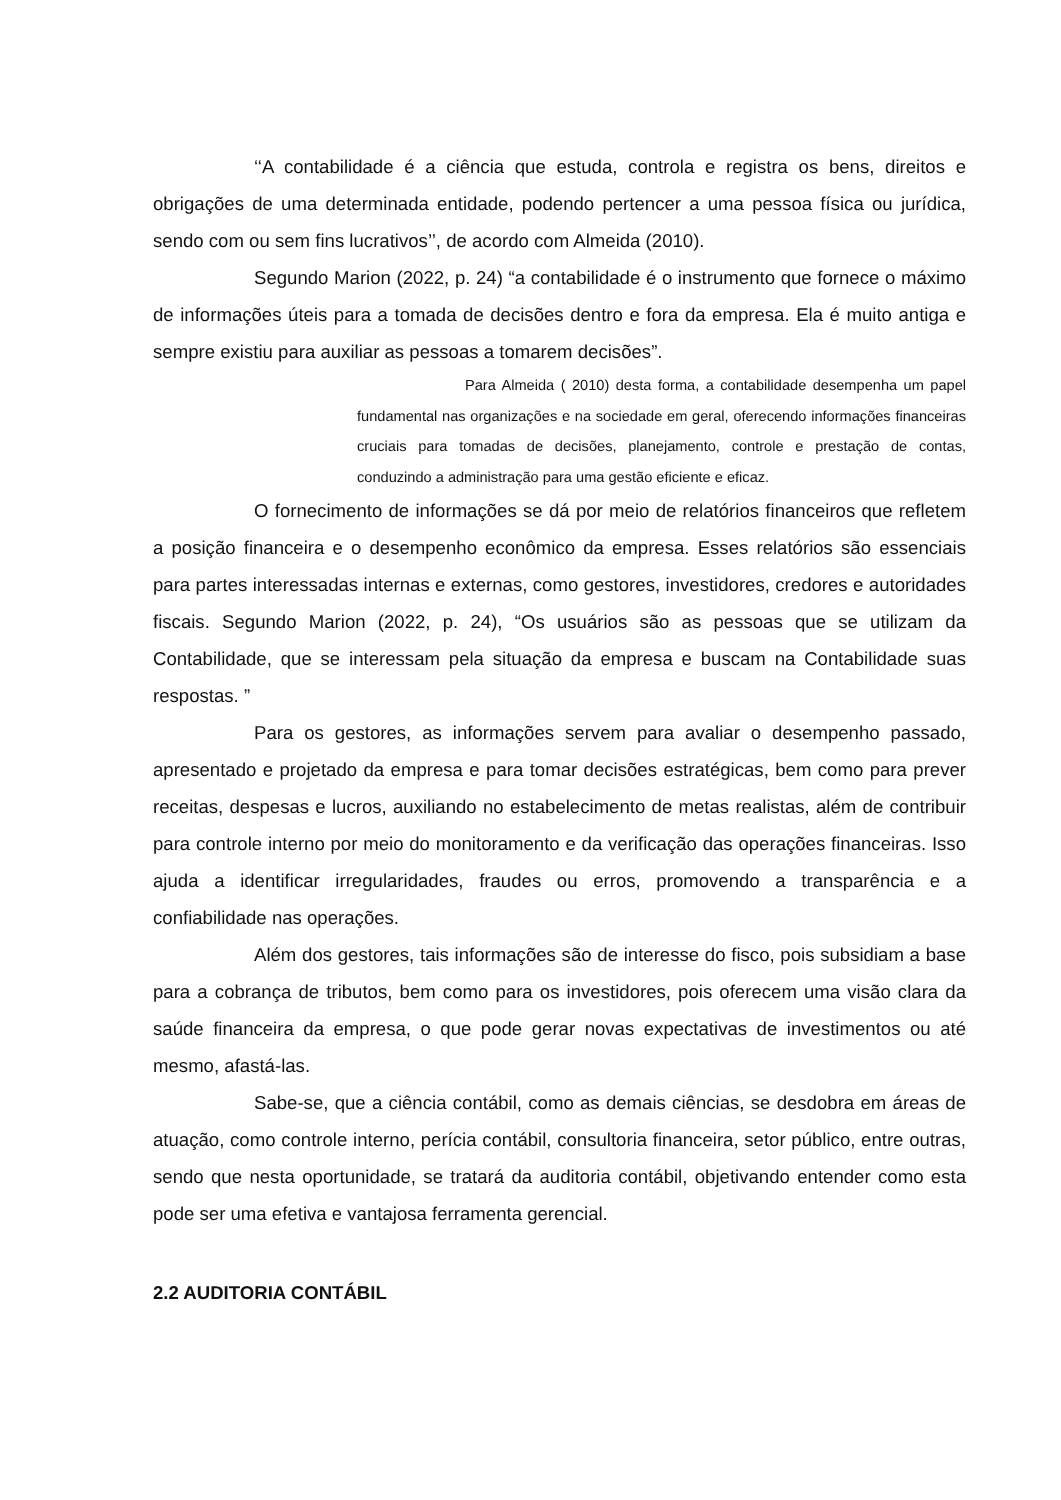‘‘A contabilidade é a ciência que estuda, controla e registra os bens, direitos e obrigações de uma determinada entidade, podendo pertencer a uma pessoa física ou jurídica, sendo com ou sem fins lucrativos’’, de acordo com Almeida (2010).
Segundo Marion (2022, p. 24) “a contabilidade é o instrumento que fornece o máximo de informações úteis para a tomada de decisões dentro e fora da empresa. Ela é muito antiga e sempre existiu para auxiliar as pessoas a tomarem decisões”.
Para Almeida ( 2010) desta forma, a contabilidade desempenha um papel fundamental nas organizações e na sociedade em geral, oferecendo informações financeiras cruciais para tomadas de decisões, planejamento, controle e prestação de contas, conduzindo a administração para uma gestão eficiente e eficaz.
O fornecimento de informações se dá por meio de relatórios financeiros que refletem a posição financeira e o desempenho econômico da empresa. Esses relatórios são essenciais para partes interessadas internas e externas, como gestores, investidores, credores e autoridades fiscais. Segundo Marion (2022, p. 24), “Os usuários são as pessoas que se utilizam da Contabilidade, que se interessam pela situação da empresa e buscam na Contabilidade suas respostas. ”
Para os gestores, as informações servem para avaliar o desempenho passado, apresentado e projetado da empresa e para tomar decisões estratégicas, bem como para prever receitas, despesas e lucros, auxiliando no estabelecimento de metas realistas, além de contribuir para controle interno por meio do monitoramento e da verificação das operações financeiras. Isso ajuda a identificar irregularidades, fraudes ou erros, promovendo a transparência e a confiabilidade nas operações.
Além dos gestores, tais informações são de interesse do fisco, pois subsidiam a base para a cobrança de tributos, bem como para os investidores, pois oferecem uma visão clara da saúde financeira da empresa, o que pode gerar novas expectativas de investimentos ou até mesmo, afastá-las.
Sabe-se, que a ciência contábil, como as demais ciências, se desdobra em áreas de atuação, como controle interno, perícia contábil, consultoria financeira, setor público, entre outras, sendo que nesta oportunidade, se tratará da auditoria contábil, objetivando entender como esta pode ser uma efetiva e vantajosa ferramenta gerencial.
2.2 AUDITORIA CONTÁBIL